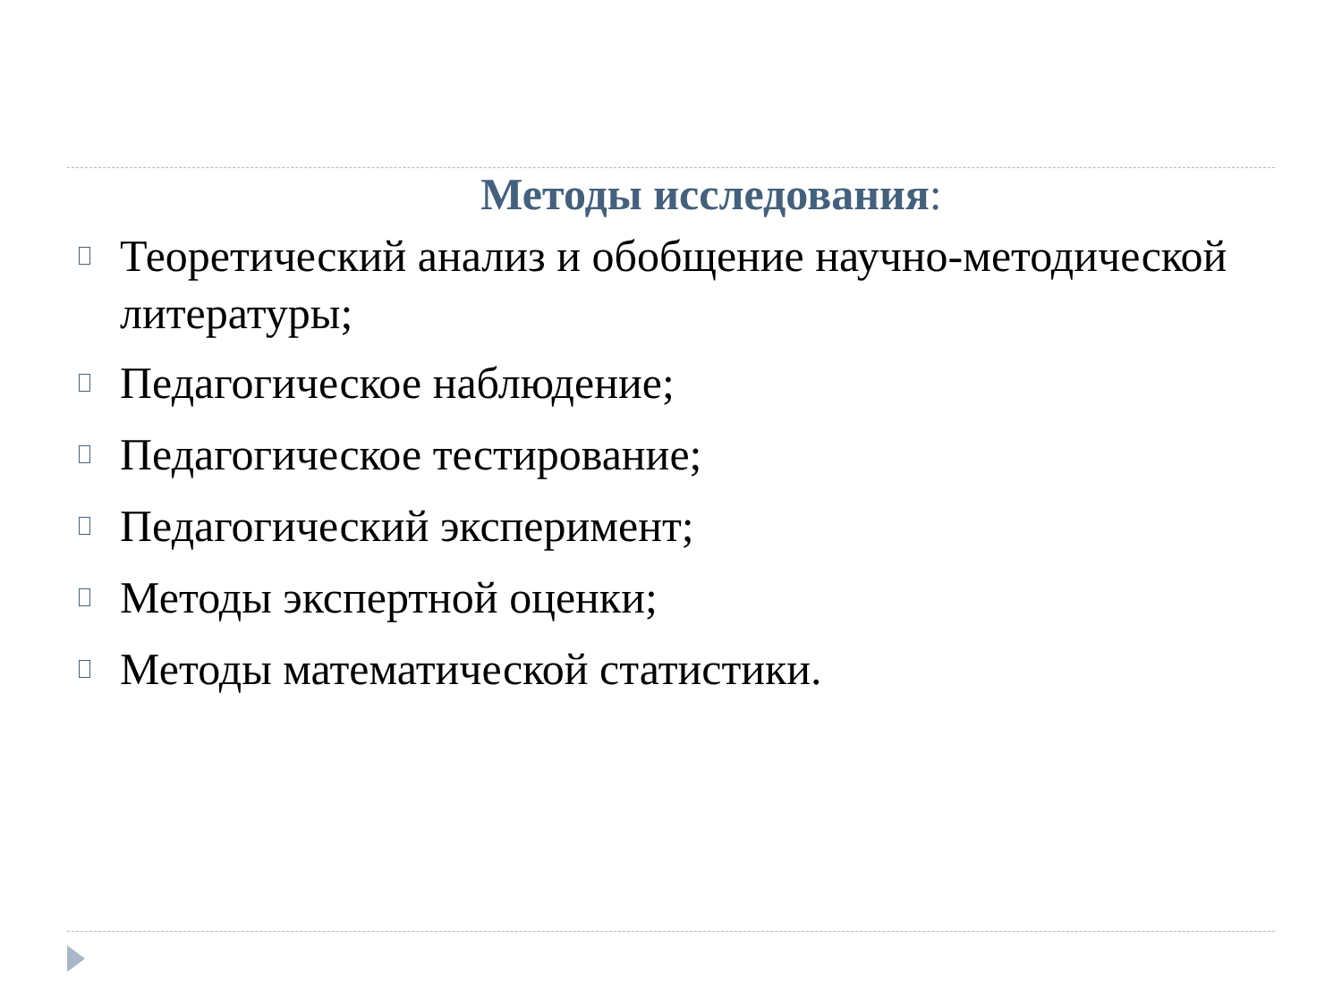Методы исследования:
Теоретический анализ и обобщение научно-методической литературы;
Педагогическое наблюдение;
Педагогическое тестирование;
Педагогический эксперимент;
Методы экспертной оценки;
Методы математической статистики.